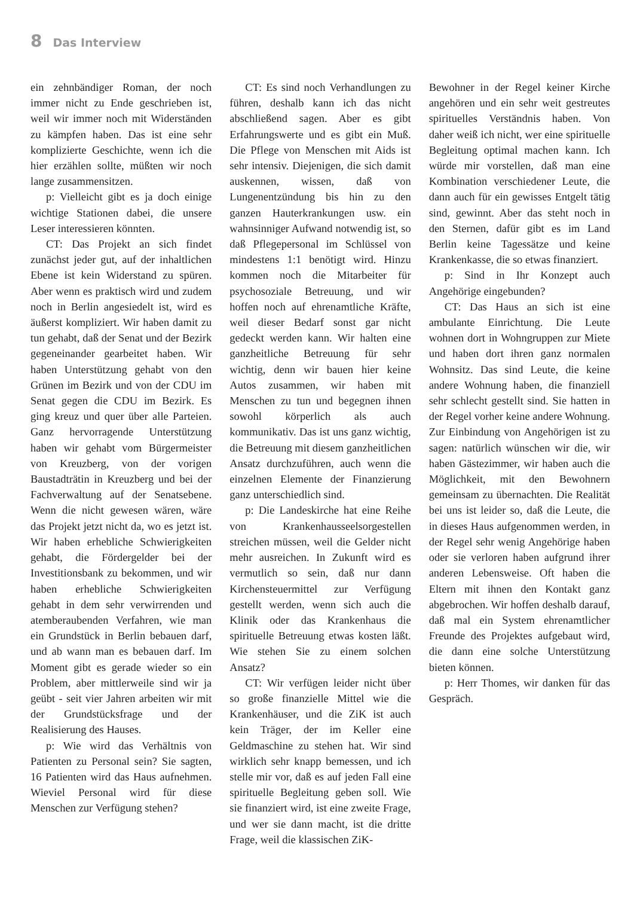8 Das Interview
ein zehnbändiger Roman, der noch immer nicht zu Ende geschrieben ist, weil wir immer noch mit Widerständen zu kämpfen haben. Das ist eine sehr komplizierte Geschichte, wenn ich die hier erzählen sollte, müßten wir noch lange zusammensitzen.
p: Vielleicht gibt es ja doch einige wichtige Stationen dabei, die unsere Leser interessieren könnten.
CT: Das Projekt an sich findet zunächst jeder gut, auf der inhaltlichen Ebene ist kein Widerstand zu spüren. Aber wenn es praktisch wird und zudem noch in Berlin angesiedelt ist, wird es äußerst kompliziert. Wir haben damit zu tun gehabt, daß der Senat und der Bezirk gegeneinander gearbeitet haben. Wir haben Unterstützung gehabt von den Grünen im Bezirk und von der CDU im Senat gegen die CDU im Bezirk. Es ging kreuz und quer über alle Parteien. Ganz hervorragende Unterstützung haben wir gehabt vom Bürgermeister von Kreuzberg, von der vorigen Baustadträtin in Kreuzberg und bei der Fachverwaltung auf der Senatsebene. Wenn die nicht gewesen wären, wäre das Projekt jetzt nicht da, wo es jetzt ist. Wir haben erhebliche Schwierigkeiten gehabt, die Fördergelder bei der Investitionsbank zu bekommen, und wir haben erhebliche Schwierigkeiten gehabt in dem sehr verwirrenden und atemberaubenden Verfahren, wie man ein Grundstück in Berlin bebauen darf, und ab wann man es bebauen darf. Im Moment gibt es gerade wieder so ein Problem, aber mittlerweile sind wir ja geübt - seit vier Jahren arbeiten wir mit der Grundstücksfrage und der Realisierung des Hauses.
p: Wie wird das Verhältnis von Patienten zu Personal sein? Sie sagten, 16 Patienten wird das Haus aufnehmen. Wieviel Personal wird für diese Menschen zur Verfügung stehen?
CT: Es sind noch Verhandlungen zu führen, deshalb kann ich das nicht abschließend sagen. Aber es gibt Erfahrungswerte und es gibt ein Muß. Die Pflege von Menschen mit Aids ist sehr intensiv. Diejenigen, die sich damit auskennen, wissen, daß von Lungenentzündung bis hin zu den ganzen Hauterkrankungen usw. ein wahnsinniger Aufwand notwendig ist, so daß Pflegepersonal im Schlüssel von mindestens 1:1 benötigt wird. Hinzu kommen noch die Mitarbeiter für psychosoziale Betreuung, und wir hoffen noch auf ehrenamtliche Kräfte, weil dieser Bedarf sonst gar nicht gedeckt werden kann. Wir halten eine ganzheitliche Betreuung für sehr wichtig, denn wir bauen hier keine Autos zusammen, wir haben mit Menschen zu tun und begegnen ihnen sowohl körperlich als auch kommunikativ. Das ist uns ganz wichtig, die Betreuung mit diesem ganzheitlichen Ansatz durchzuführen, auch wenn die einzelnen Elemente der Finanzierung ganz unterschiedlich sind.
p: Die Landeskirche hat eine Reihe von Krankenhausseelsorgestellen streichen müssen, weil die Gelder nicht mehr ausreichen. In Zukunft wird es vermutlich so sein, daß nur dann Kirchensteuermittel zur Verfügung gestellt werden, wenn sich auch die Klinik oder das Krankenhaus die spirituelle Betreuung etwas kosten läßt. Wie stehen Sie zu einem solchen Ansatz?
CT: Wir verfügen leider nicht über so große finanzielle Mittel wie die Krankenhäuser, und die ZiK ist auch kein Träger, der im Keller eine Geldmaschine zu stehen hat. Wir sind wirklich sehr knapp bemessen, und ich stelle mir vor, daß es auf jeden Fall eine spirituelle Begleitung geben soll. Wie sie finanziert wird, ist eine zweite Frage, und wer sie dann macht, ist die dritte Frage, weil die klassischen ZiK-
Bewohner in der Regel keiner Kirche angehören und ein sehr weit gestreutes spirituelles Verständnis haben. Von daher weiß ich nicht, wer eine spirituelle Begleitung optimal machen kann. Ich würde mir vorstellen, daß man eine Kombination verschiedener Leute, die dann auch für ein gewisses Entgelt tätig sind, gewinnt. Aber das steht noch in den Sternen, dafür gibt es im Land Berlin keine Tagessätze und keine Krankenkasse, die so etwas finanziert.
p: Sind in Ihr Konzept auch Angehörige eingebunden?
CT: Das Haus an sich ist eine ambulante Einrichtung. Die Leute wohnen dort in Wohngruppen zur Miete und haben dort ihren ganz normalen Wohnsitz. Das sind Leute, die keine andere Wohnung haben, die finanziell sehr schlecht gestellt sind. Sie hatten in der Regel vorher keine andere Wohnung. Zur Einbindung von Angehörigen ist zu sagen: natürlich wünschen wir die, wir haben Gästezimmer, wir haben auch die Möglichkeit, mit den Bewohnern gemeinsam zu übernachten. Die Realität bei uns ist leider so, daß die Leute, die in dieses Haus aufgenommen werden, in der Regel sehr wenig Angehörige haben oder sie verloren haben aufgrund ihrer anderen Lebensweise. Oft haben die Eltern mit ihnen den Kontakt ganz abgebrochen. Wir hoffen deshalb darauf, daß mal ein System ehrenamtlicher Freunde des Projektes aufgebaut wird, die dann eine solche Unterstützung bieten können.
p: Herr Thomes, wir danken für das Gespräch.